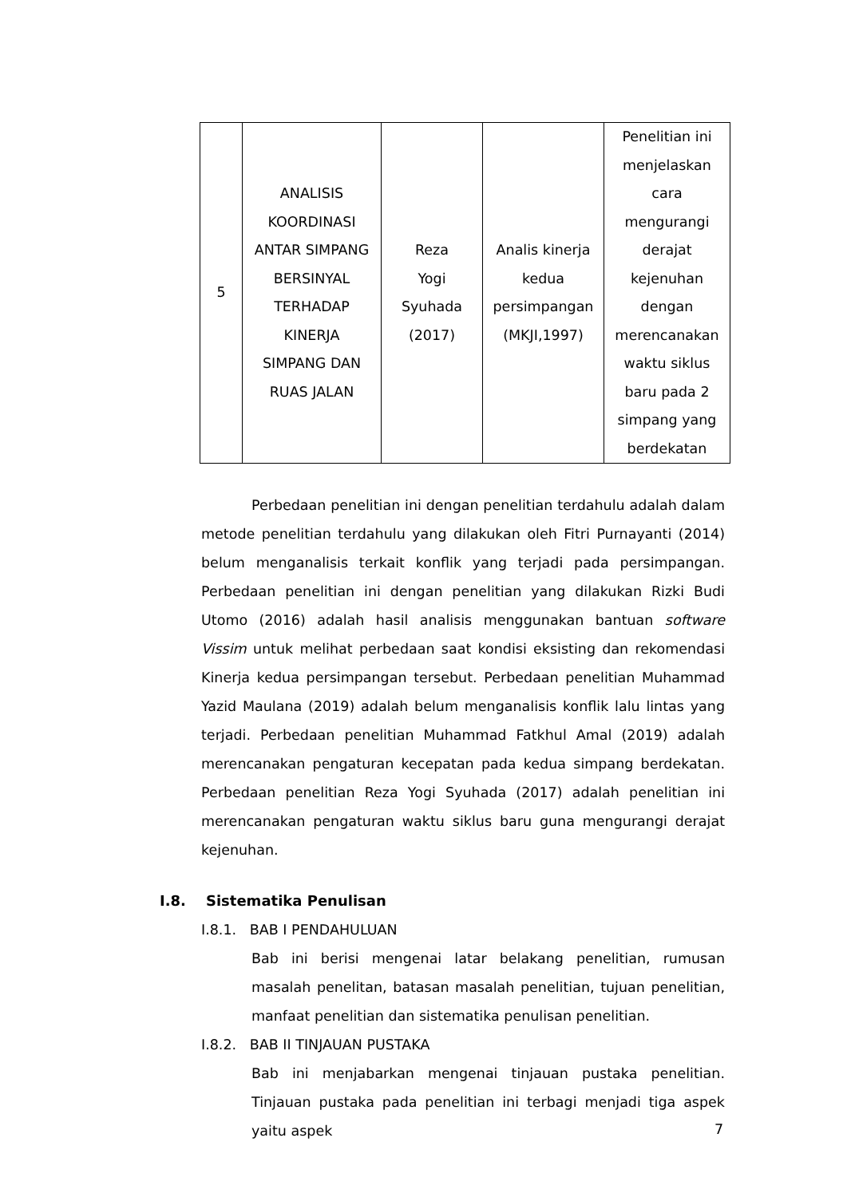| 5 | ANALISIS KOORDINASI ANTAR SIMPANG BERSINYAL TERHADAP KINERJA SIMPANG DAN RUAS JALAN | Reza Yogi Syuhada (2017) | Analis kinerja kedua persimpangan (MKJI,1997) | Penelitian ini menjelaskan cara mengurangi derajat kejenuhan dengan merencanakan waktu siklus baru pada 2 simpang yang berdekatan |
Perbedaan penelitian ini dengan penelitian terdahulu adalah dalam metode penelitian terdahulu yang dilakukan oleh Fitri Purnayanti (2014) belum menganalisis terkait konflik yang terjadi pada persimpangan. Perbedaan penelitian ini dengan penelitian yang dilakukan Rizki Budi Utomo (2016) adalah hasil analisis menggunakan bantuan software Vissim untuk melihat perbedaan saat kondisi eksisting dan rekomendasi Kinerja kedua persimpangan tersebut. Perbedaan penelitian Muhammad Yazid Maulana (2019) adalah belum menganalisis konflik lalu lintas yang terjadi. Perbedaan penelitian Muhammad Fatkhul Amal (2019) adalah merencanakan pengaturan kecepatan pada kedua simpang berdekatan. Perbedaan penelitian Reza Yogi Syuhada (2017) adalah penelitian ini merencanakan pengaturan waktu siklus baru guna mengurangi derajat kejenuhan.
I.8. Sistematika Penulisan
I.8.1. BAB I PENDAHULUAN
Bab ini berisi mengenai latar belakang penelitian, rumusan masalah penelitan, batasan masalah penelitian, tujuan penelitian, manfaat penelitian dan sistematika penulisan penelitian.
I.8.2. BAB II TINJAUAN PUSTAKA
Bab ini menjabarkan mengenai tinjauan pustaka penelitian. Tinjauan pustaka pada penelitian ini terbagi menjadi tiga aspek yaitu aspek
7